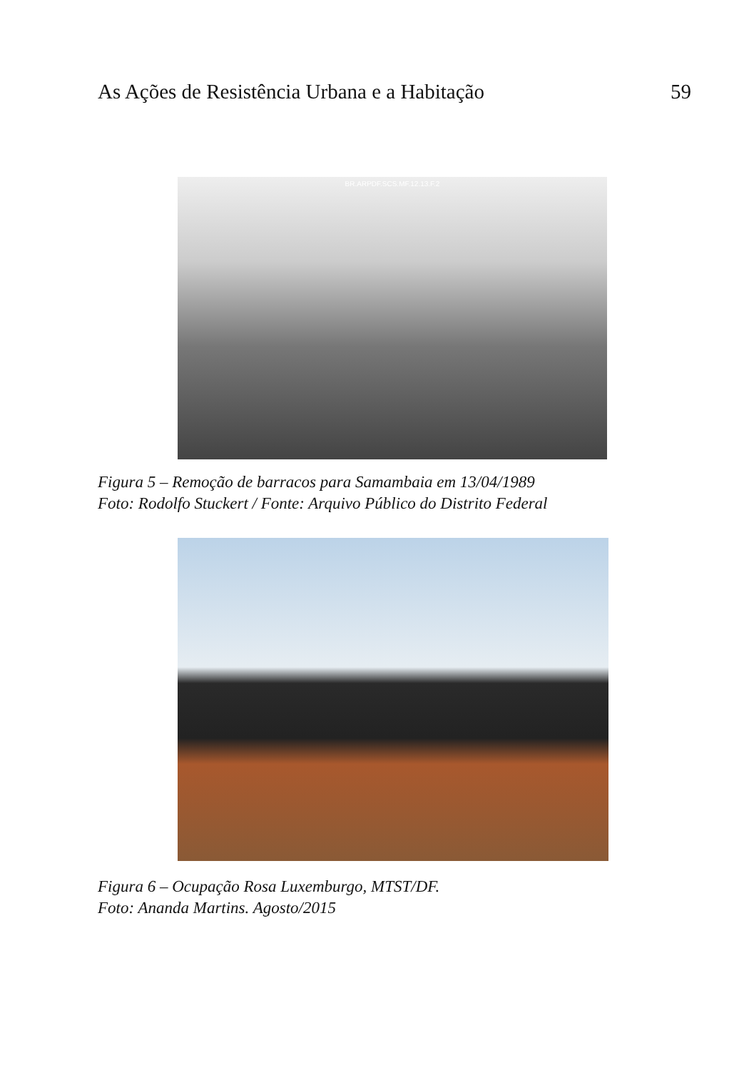As Ações de Resistência Urbana e a Habitação 59
BR.ARPDF.SCS.MF.12.13.F.2
Figura 5 – Remoção de barracos para Samambaia em 13/04/1989
Foto: Rodolfo Stuckert / Fonte: Arquivo Público do Distrito Federal
Figura 6 – Ocupação Rosa Luxemburgo, MTST/DF.
Foto: Ananda Martins. Agosto/2015